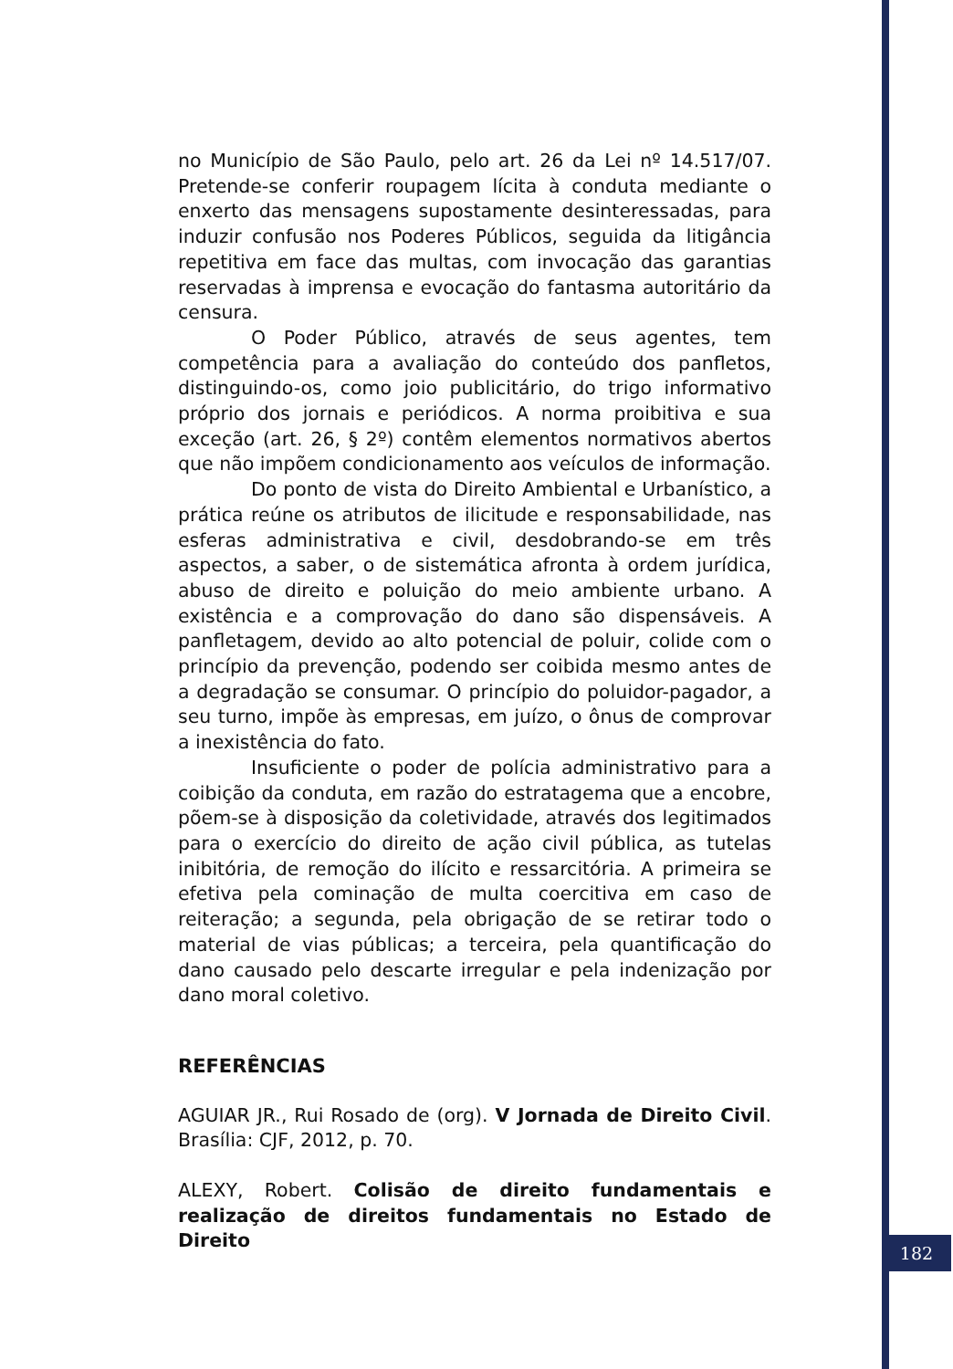no Município de São Paulo, pelo art. 26 da Lei nº 14.517/07. Pretende-se conferir roupagem lícita à conduta mediante o enxerto das mensagens supostamente desinteressadas, para induzir confusão nos Poderes Públicos, seguida da litigância repetitiva em face das multas, com invocação das garantias reservadas à imprensa e evocação do fantasma autoritário da censura.
O Poder Público, através de seus agentes, tem competência para a avaliação do conteúdo dos panfletos, distinguindo-os, como joio publicitário, do trigo informativo próprio dos jornais e periódicos. A norma proibitiva e sua exceção (art. 26, § 2º) contêm elementos normativos abertos que não impõem condicionamento aos veículos de informação.
Do ponto de vista do Direito Ambiental e Urbanístico, a prática reúne os atributos de ilicitude e responsabilidade, nas esferas administrativa e civil, desdobrando-se em três aspectos, a saber, o de sistemática afronta à ordem jurídica, abuso de direito e poluição do meio ambiente urbano. A existência e a comprovação do dano são dispensáveis. A panfletagem, devido ao alto potencial de poluir, colide com o princípio da prevenção, podendo ser coibida mesmo antes de a degradação se consumar. O princípio do poluidor-pagador, a seu turno, impõe às empresas, em juízo, o ônus de comprovar a inexistência do fato.
Insuficiente o poder de polícia administrativo para a coibição da conduta, em razão do estratagema que a encobre, põem-se à disposição da coletividade, através dos legitimados para o exercício do direito de ação civil pública, as tutelas inibitória, de remoção do ilícito e ressarcitória. A primeira se efetiva pela cominação de multa coercitiva em caso de reiteração; a segunda, pela obrigação de se retirar todo o material de vias públicas; a terceira, pela quantificação do dano causado pelo descarte irregular e pela indenização por dano moral coletivo.
REFERÊNCIAS
AGUIAR JR., Rui Rosado de (org). V Jornada de Direito Civil. Brasília: CJF, 2012, p. 70.
ALEXY, Robert. Colisão de direito fundamentais e realização de direitos fundamentais no Estado de Direito
182